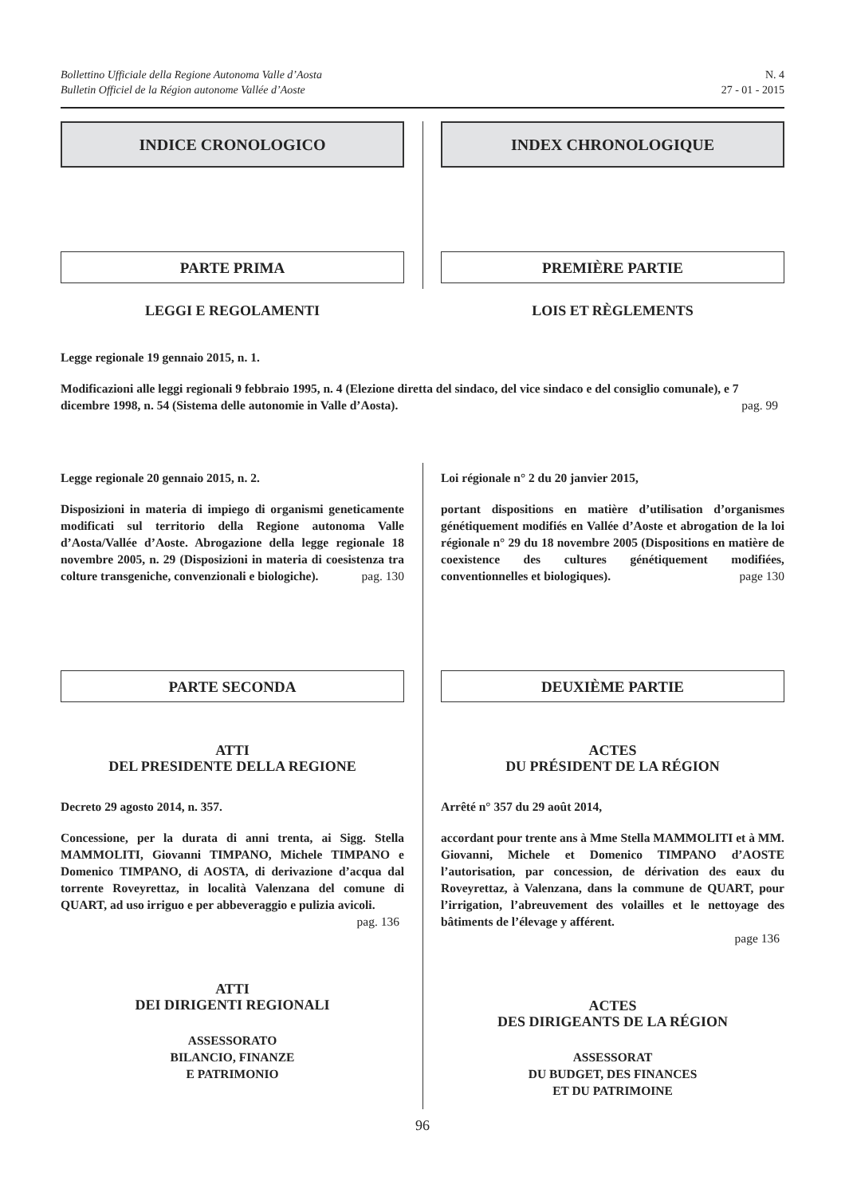Bollettino Ufficiale della Regione Autonoma Valle d’Aosta
Bulletin Officiel de la Région autonome Vallée d’Aoste
N. 4
27 - 01 - 2015
INDICE CRONOLOGICO INDEX CHRONOLOGIQUE
PARTE PRIMA
LEGGI E REGOLAMENTI
PREMIÈRE PARTIE
LOIS ET RÈGLEMENTS
Legge regionale 19 gennaio 2015, n. 1.
Modificazioni alle leggi regionali 9 febbraio 1995, n. 4 (Elezione diretta del sindaco, del vice sindaco e del consiglio comunale), e 7 dicembre 1998, n. 54 (Sistema delle autonomie in Valle d’Aosta). pag. 99
Legge regionale 20 gennaio 2015, n. 2.
Disposizioni in materia di impiego di organismi geneticamente modificati sul territorio della Regione autonoma Valle d’Aosta/Vallée d’Aoste. Abrogazione della legge regionale 18 novembre 2005, n. 29 (Disposizioni in materia di coesistenza tra colture transgeniche, convenzionali e biologiche). pag. 130
Loi régionale n° 2 du 20 janvier 2015,
portant dispositions en matière d’utilisation d’organismes génétiquement modifiés en Vallée d’Aoste et abrogation de la loi régionale n° 29 du 18 novembre 2005 (Dispositions en matière de coexistence des cultures génétiquement modifiées, conventionnelles et biologiques). page 130
PARTE SECONDA
ATTI
DEL PRESIDENTE DELLA REGIONE
Decreto 29 agosto 2014, n. 357.
Concessione, per la durata di anni trenta, ai Sigg. Stella MAMMOLITI, Giovanni TIMPANO, Michele TIMPANO e Domenico TIMPANO, di AOSTA, di derivazione d’acqua dal torrente Roveyrettaz, in località Valenzana del comune di QUART, ad uso irriguo e per abbeveraggio e pulizia avicoli.
pag. 136
ATTI
DEI DIRIGENTI REGIONALI
ASSESSORATO
BILANCIO, FINANZE
E PATRIMONIO
DEUXIÈME PARTIE
ACTES
DU PRÉSIDENT DE LA RÉGION
Arrêté n° 357 du 29 août 2014,
accordant pour trente ans à Mme Stella MAMMOLITI et à MM. Giovanni, Michele et Domenico TIMPANO d’AOSTE l’autorisation, par concession, de dérivation des eaux du Roveyrettaz, à Valenzana, dans la commune de QUART, pour l’irrigation, l’abreuvement des volailles et le nettoyage des bâtiments de l’élevage y afférent.
page 136
ACTES
DES DIRIGEANTS DE LA RÉGION
ASSESSORAT
DU BUDGET, DES FINANCES
ET DU PATRIMOINE
96